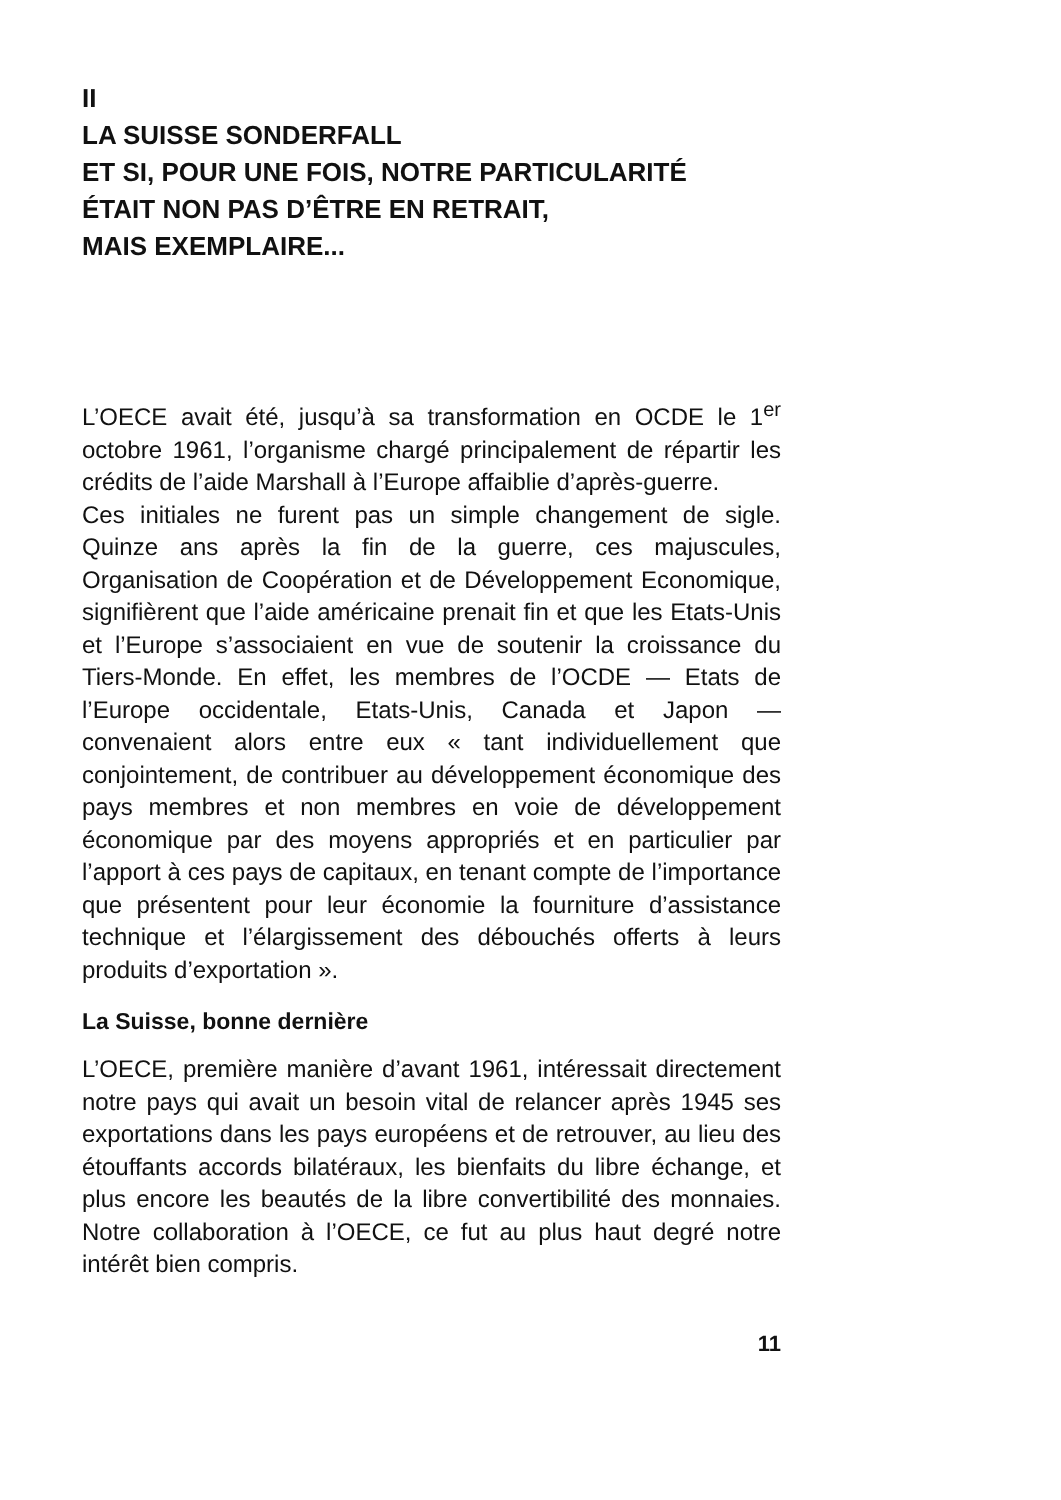II
LA SUISSE SONDERFALL
ET SI, POUR UNE FOIS, NOTRE PARTICULARITÉ
ÉTAIT NON PAS D’ÊTRE EN RETRAIT,
MAIS EXEMPLAIRE...
L’OECE avait été, jusqu’à sa transformation en OCDE le 1<sup>er</sup> octobre 1961, l’organisme chargé principalement de répartir les crédits de l’aide Marshall à l’Europe affaiblie d’après-guerre.
Ces initiales ne furent pas un simple changement de sigle. Quinze ans après la fin de la guerre, ces majuscules, Organisation de Coopération et de Développement Economique, signifièrent que l’aide américaine prenait fin et que les Etats-Unis et l’Europe s’associaient en vue de soutenir la croissance du Tiers-Monde. En effet, les membres de l’OCDE — Etats de l’Europe occidentale, Etats-Unis, Canada et Japon — convenaient alors entre eux « tant individuellement que conjointement, de contribuer au développement économique des pays membres et non membres en voie de développement économique par des moyens appropriés et en particulier par l’apport à ces pays de capitaux, en tenant compte de l’importance que présentent pour leur économie la fourniture d’assistance technique et l’élargissement des débouchés offerts à leurs produits d’exportation ».
La Suisse, bonne dernière
L’OECE, première manière d’avant 1961, intéressait directement notre pays qui avait un besoin vital de relancer après 1945 ses exportations dans les pays européens et de retrouver, au lieu des étouffants accords bilatéraux, les bienfaits du libre échange, et plus encore les beautés de la libre convertibilité des monnaies. Notre collaboration à l’OECE, ce fut au plus haut degré notre intérêt bien compris.
11